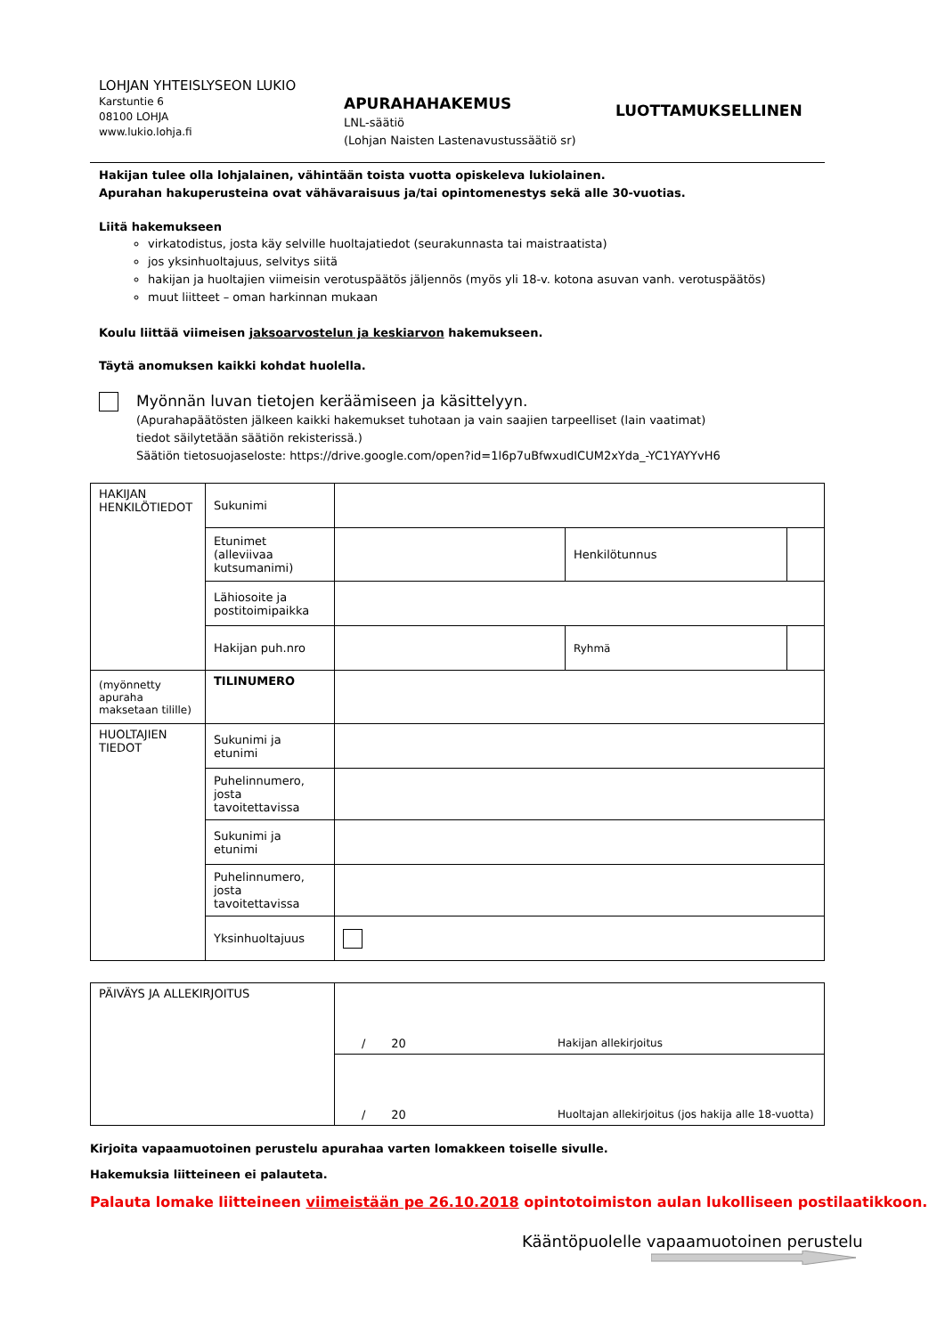LOHJAN YHTEISLYSEON LUKIO
Karstuntie 6
08100 LOHJA
www.lukio.lohja.fi
APURAHAHAKEMUS
LNL-säätiö
(Lohjan Naisten Lastenavustussäätiö sr)
LUOTTAMUKSELLINEN
Hakijan tulee olla lohjalainen, vähintään toista vuotta opiskeleva lukiolainen.
Apurahan hakuperusteina ovat vähävaraisuus ja/tai opintomenestys sekä alle 30-vuotias.
Liitä hakemukseen
virkatodistus, josta käy selville huoltajatiedot (seurakunnasta tai maistraatista)
jos yksinhuoltajuus, selvitys siitä
hakijan ja huoltajien viimeisin verotuspäätös jäljennös (myös yli 18-v. kotona asuvan vanh. verotuspäätös)
muut liitteet – oman harkinnan mukaan
Koulu liittää viimeisen jaksoarvostelun ja keskiarvon hakemukseen.
Täytä anomuksen kaikki kohdat huolella.
Myönnän luvan tietojen keräämiseen ja käsittelyyn.
(Apurahapäätösten jälkeen kaikki hakemukset tuhotaan ja vain saajien tarpeelliset (lain vaatimat)
tiedot säilytetään säätiön rekisterissä.)
Säätiön tietosuojaseloste: https://drive.google.com/open?id=1l6p7uBfwxudICUM2xYda_-YC1YAYYvH6
| HAKIJAN HENKILÖTIEDOT | Sukunimi | | | | |
| | Etunimet (alleviivaa kutsumanimi) | | Henkilötunnus | | |
| | Lähiosoite ja postitoimipaikka | | | | |
| | Hakijan puh.nro | | | Ryhmä | |
| (myönnetty apuraha maksetaan tilille) | TILINUMERO | | | | |
| HUOLTAJIEN TIEDOT | Sukunimi ja etunimi | | | | |
| | Puhelinnumero, josta tavoitettavissa | | | | |
| | Sukunimi ja etunimi | | | | |
| | Puhelinnumero, josta tavoitettavissa | | | | |
| | Yksinhuoltajuus | | | | |
| PÄIVÄYS JA ALLEKIRJOITUS | / 20 Hakijan allekirjoitus |
| | / 20 Huoltajan allekirjoitus (jos hakija alle 18-vuotta) |
Kirjoita vapaamuotoinen perustelu apurahaa varten lomakkeen toiselle sivulle.
Hakemuksia liitteineen ei palauteta.
Palauta lomake liitteineen viimeistään pe 26.10.2018 opintotoimiston aulan lukolliseen postilaatikkoon.
Kääntöpuolelle vapaamuotoinen perustelu